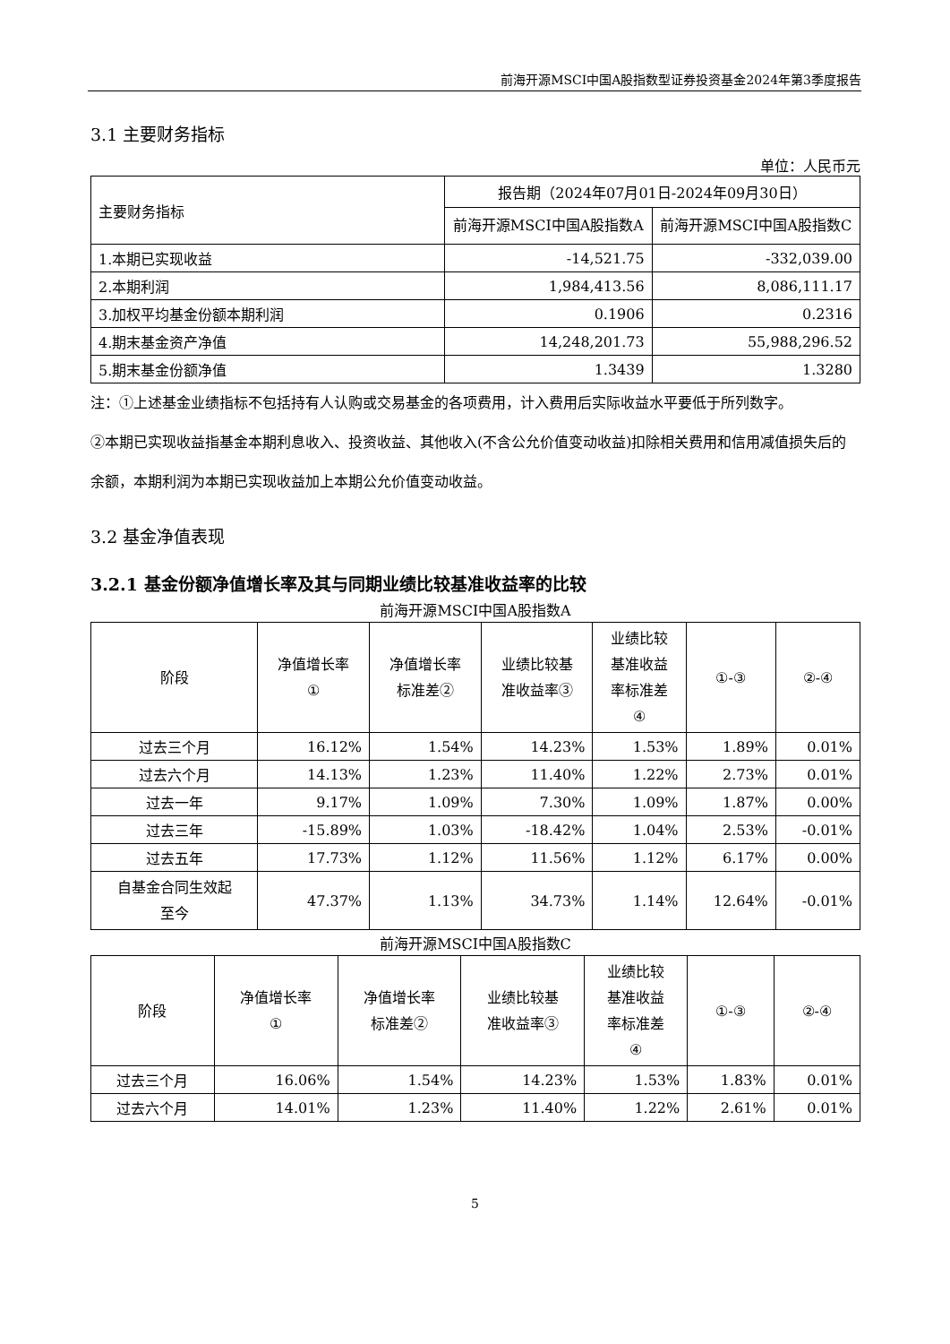前海开源MSCI中国A股指数型证券投资基金2024年第3季度报告
3.1 主要财务指标
单位：人民币元
| 主要财务指标 | 报告期（2024年07月01日-2024年09月30日） | |
| | 前海开源MSCI中国A股指数A | 前海开源MSCI中国A股指数C |
| 1.本期已实现收益 | -14,521.75 | -332,039.00 |
| 2.本期利润 | 1,984,413.56 | 8,086,111.17 |
| 3.加权平均基金份额本期利润 | 0.1906 | 0.2316 |
| 4.期末基金资产净值 | 14,248,201.73 | 55,988,296.52 |
| 5.期末基金份额净值 | 1.3439 | 1.3280 |
注：①上述基金业绩指标不包括持有人认购或交易基金的各项费用，计入费用后实际收益水平要低于所列数字。
②本期已实现收益指基金本期利息收入、投资收益、其他收入(不含公允价值变动收益)扣除相关费用和信用减值损失后的余额，本期利润为本期已实现收益加上本期公允价值变动收益。
3.2 基金净值表现
3.2.1 基金份额净值增长率及其与同期业绩比较基准收益率的比较
前海开源MSCI中国A股指数A
| 阶段 | 净值增长率 ① | 净值增长率 标准差② | 业绩比较基 准收益率③ | 业绩比较 基准收益 率标准差 ④ | ①-③ | ②-④ |
| --- | --- | --- | --- | --- | --- | --- |
| 过去三个月 | 16.12% | 1.54% | 14.23% | 1.53% | 1.89% | 0.01% |
| 过去六个月 | 14.13% | 1.23% | 11.40% | 1.22% | 2.73% | 0.01% |
| 过去一年 | 9.17% | 1.09% | 7.30% | 1.09% | 1.87% | 0.00% |
| 过去三年 | -15.89% | 1.03% | -18.42% | 1.04% | 2.53% | -0.01% |
| 过去五年 | 17.73% | 1.12% | 11.56% | 1.12% | 6.17% | 0.00% |
| 自基金合同生效起 至今 | 47.37% | 1.13% | 34.73% | 1.14% | 12.64% | -0.01% |
前海开源MSCI中国A股指数C
| 阶段 | 净值增长率 ① | 净值增长率 标准差② | 业绩比较基 准收益率③ | 业绩比较 基准收益 率标准差 ④ | ①-③ | ②-④ |
| --- | --- | --- | --- | --- | --- | --- |
| 过去三个月 | 16.06% | 1.54% | 14.23% | 1.53% | 1.83% | 0.01% |
| 过去六个月 | 14.01% | 1.23% | 11.40% | 1.22% | 2.61% | 0.01% |
5